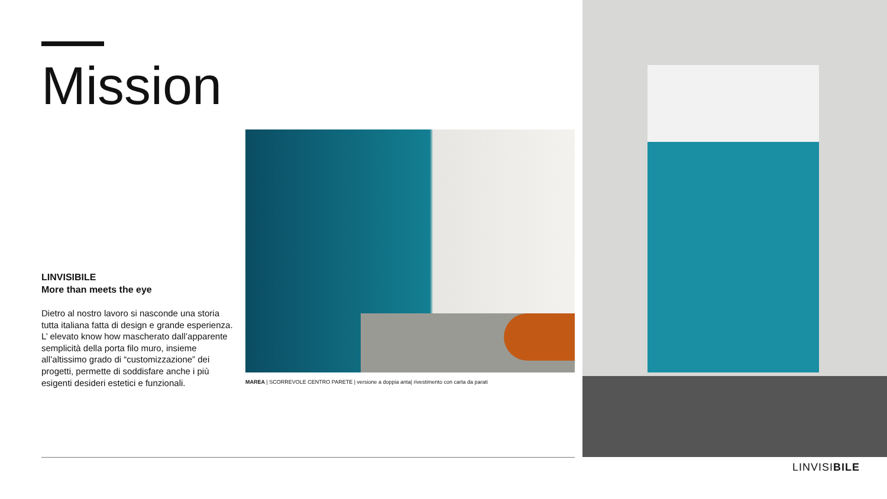Mission
LINVISIBILE
More than meets the eye
Dietro al nostro lavoro si nasconde una storia tutta italiana fatta di design e grande esperienza.
L’ elevato know how mascherato dall’apparente semplicità della porta filo muro, insieme all’altissimo grado di “customizzazione” dei progetti, permette di soddisfare anche i più esigenti desideri estetici e funzionali.
MAREA | SCORREVOLE CENTRO PARETE | versione a doppia anta| rivestimento con carta da parati
LINVISI BILE